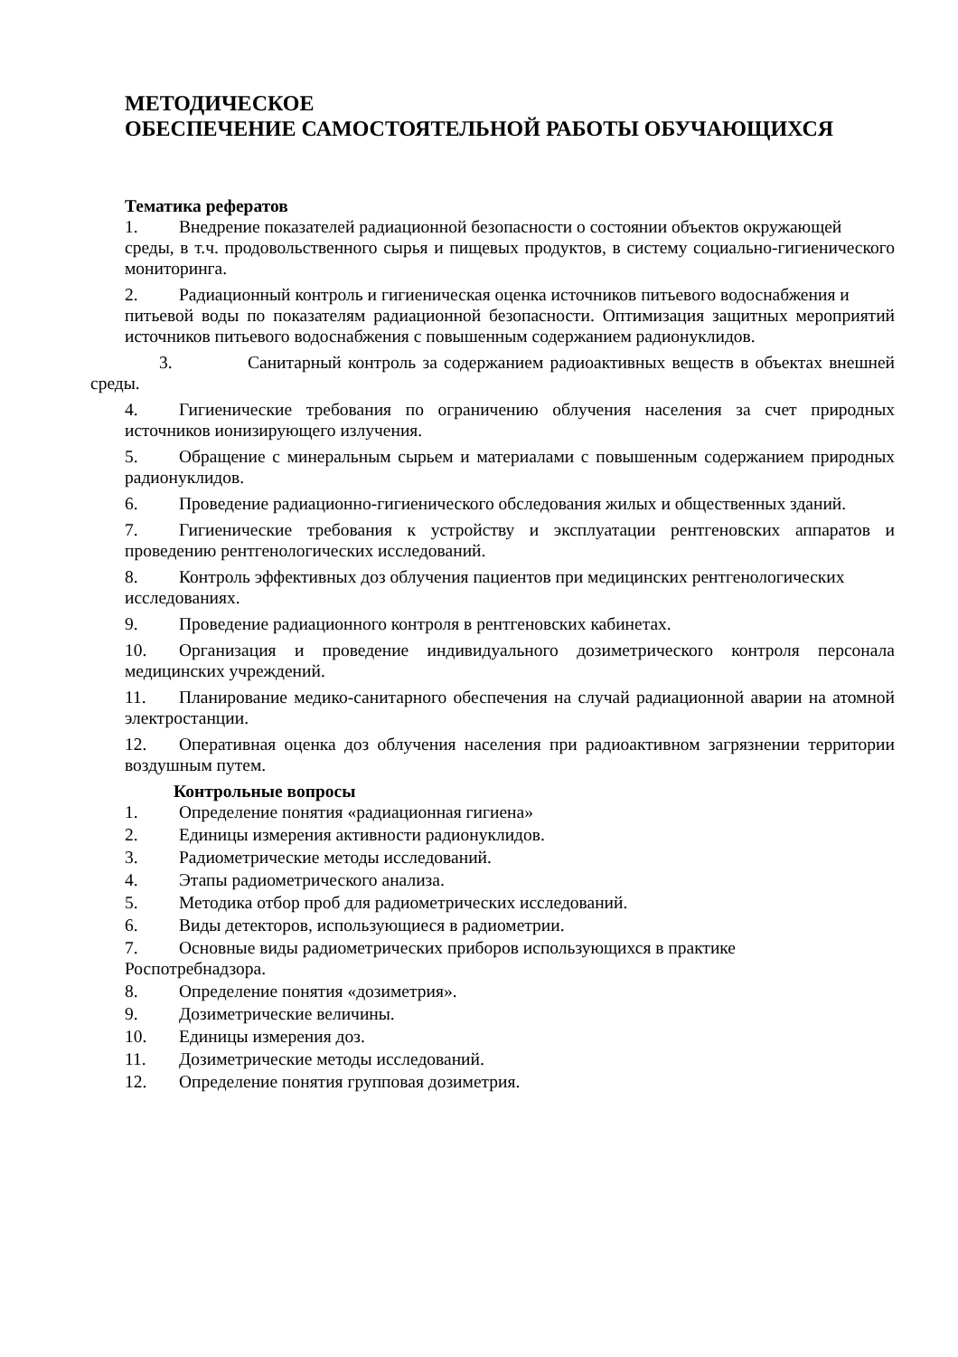МЕТОДИЧЕСКОЕ
ОБЕСПЕЧЕНИЕ САМОСТОЯТЕЛЬНОЙ РАБОТЫ ОБУЧАЮЩИХСЯ
Тематика рефератов
1. Внедрение показателей радиационной безопасности о состоянии объектов окружающей
среды, в т.ч. продовольственного сырья и пищевых продуктов, в систему социально-гигиенического мониторинга.
2. Радиационный контроль и гигиеническая оценка источников питьевого водоснабжения и
питьевой воды по показателям радиационной безопасности. Оптимизация защитных мероприятий источников питьевого водоснабжения с повышенным содержанием радионуклидов.
3. Санитарный контроль за содержанием радиоактивных веществ в объектах внешней среды.
4. Гигиенические требования по ограничению облучения населения за счет природных источников ионизирующего излучения.
5. Обращение с минеральным сырьем и материалами с повышенным содержанием природных радионуклидов.
6. Проведение радиационно-гигиенического обследования жилых и общественных зданий.
7. Гигиенические требования к устройству и эксплуатации рентгеновских аппаратов и проведению рентгенологических исследований.
8. Контроль эффективных доз облучения пациентов при медицинских рентгенологических
исследованиях.
9. Проведение радиационного контроля в рентгеновских кабинетах.
10. Организация и проведение индивидуального дозиметрического контроля персонала медицинских учреждений.
11. Планирование медико-санитарного обеспечения на случай радиационной аварии на атомной электростанции.
12. Оперативная оценка доз облучения населения при радиоактивном загрязнении территории воздушным путем.
Контрольные вопросы
1. Определение понятия «радиационная гигиена»
2. Единицы измерения активности радионуклидов.
3. Радиометрические методы исследований.
4. Этапы радиометрического анализа.
5. Методика отбор проб для радиометрических исследований.
6. Виды детекторов, использующиеся в радиометрии.
7. Основные виды радиометрических приборов использующихся в практике
Роспотребнадзора.
8. Определение понятия «дозиметрия».
9. Дозиметрические величины.
10. Единицы измерения доз.
11. Дозиметрические методы исследований.
12. Определение понятия групповая дозиметрия.